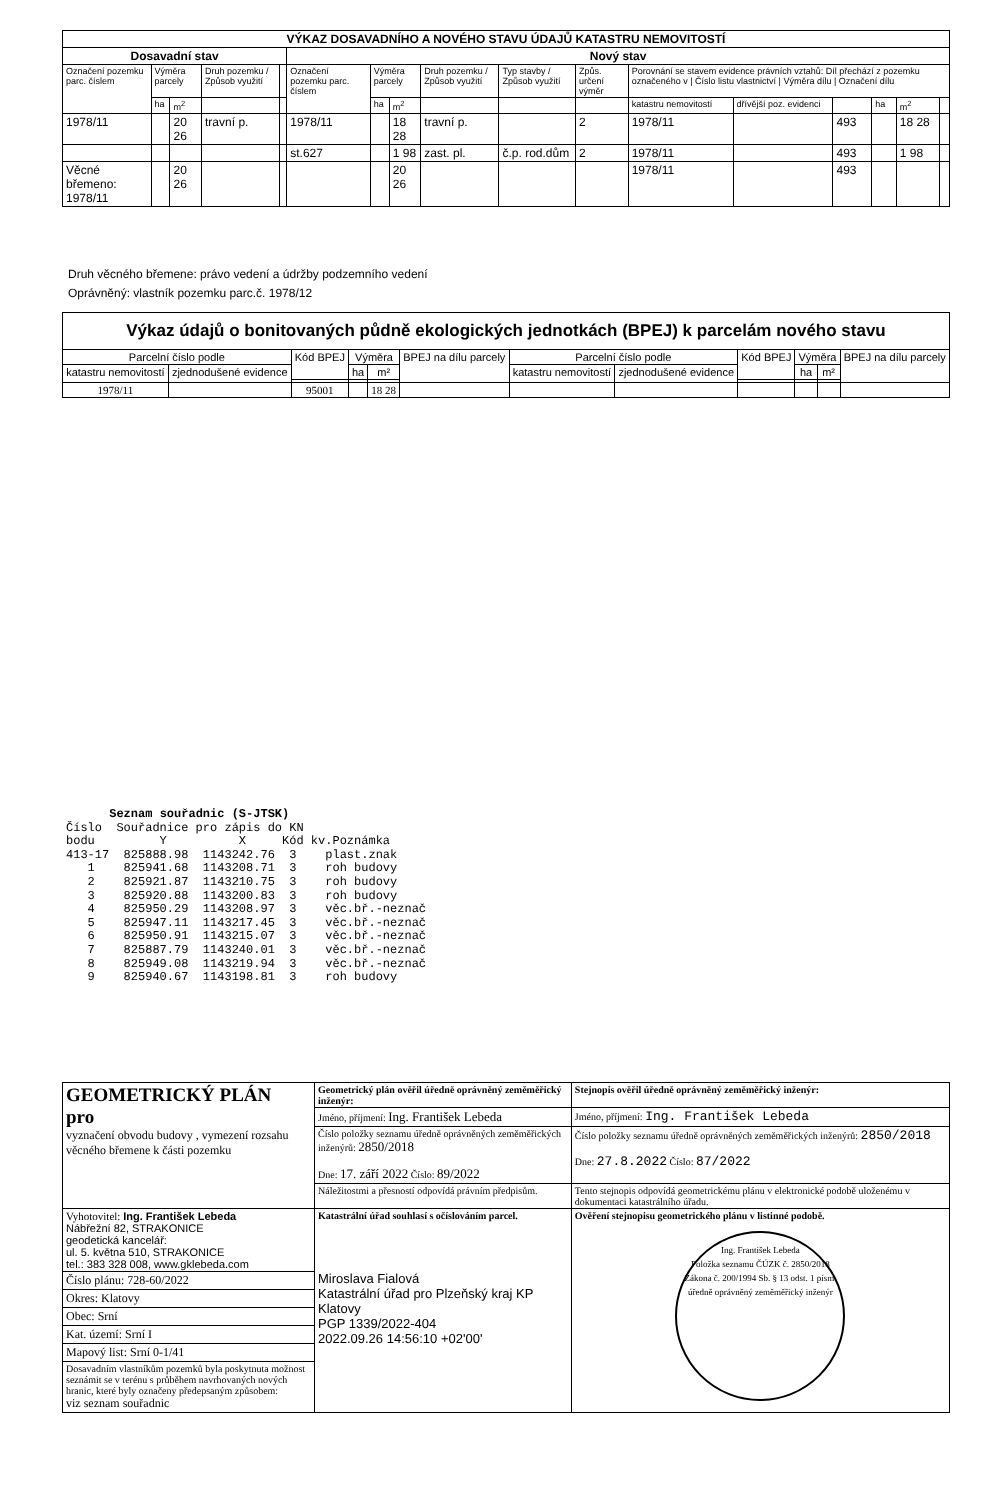| VÝKAZ DOSAVADNÍHO A NOVÉHO STAVU ÚDAJŮ KATASTRU NEMOVITOSTÍ | | | | | | | | | | | | | | | | |
| --- | --- | --- | --- | --- | --- | --- | --- | --- | --- | --- | --- | --- | --- | --- | --- | --- |
| Dosavadní stav | | | | | Nový stav | | | | | | | | | | | |
| Označení pozemku parc. číslem | Výměra parcely | | Druh pozemku / Způsob využití | | Označení pozemku parc. číslem | Výměra parcely | | Druh pozemku / Způsob využití | Typ stavby / Způsob využití | Způs. určení výměr | Porovnání se stavem evidence právních vztahů: Díl přechází z pozemku označeného v / Číslo listu vlastnictví / Výměra dílu / Označení dílu | | | | | |
| | ha | m<sup>2</sup> | | | | ha | m<sup>2</sup> | | | | katastru nemovitostí | dřívější poz. evidenci | | ha | m<sup>2</sup> | |
| 1978/11 | | 20 26 | travní p. | | 1978/11 | | 18 28 | travní p. | | 2 | 1978/11 | | 493 | | 18 28 | |
| | | | | | st.627 | | 1 98 | zast. pl. | č.p. rod.dům | 2 | 1978/11 | | 493 | | 1 98 | |
| Věcné břemeno: 1978/11 | | 20 26 | | | | | 20 26 | | | | 1978/11 | | 493 | | | |
Druh věcného břemene: právo vedení a údržby podzemního vedení
Oprávněný: vlastník pozemku parc.č. 1978/12
| Výkaz údajů o bonitovaných půdně ekologických jednotkách (BPEJ) k parcelám nového stavu | | | | | | | | | | | | |
| --- | --- | --- | --- | --- | --- | --- | --- | --- | --- | --- | --- | --- |
| Parcelní číslo podle | | Kód BPEJ | Výměra | | BPEJ na dílu parcely | Parcelní číslo podle | | Kód BPEJ | Výměra | | BPEJ na dílu parcely | |
| katastru nemovitostí | zjednodušené evidence | | ha | m² | | katastru nemovitostí | zjednodušené evidence | | ha | m² | | |
| 1978/11 | | 95001 | | 18 28 | | | | | | | | |
      Seznam souřadnic (S-JTSK)
Číslo  Souřadnice pro zápis do KN
bodu         Y          X     Kód kv.Poznámka
413-17  825888.98  1143242.76  3    plast.znak
   1    825941.68  1143208.71  3    roh budovy
   2    825921.87  1143210.75  3    roh budovy
   3    825920.88  1143200.83  3    roh budovy
   4    825950.29  1143208.97  3    věc.bř.-neznač
   5    825947.11  1143217.45  3    věc.bř.-neznač
   6    825950.91  1143215.07  3    věc.bř.-neznač
   7    825887.79  1143240.01  3    věc.bř.-neznač
   8    825949.08  1143219.94  3    věc.bř.-neznač
   9    825940.67  1143198.81  3    roh budovy
| GEOMETRICKÝ PLÁN pro vyznačení obvodu budovy , vymezení rozsahu věcného břemene k části pozemku | Geometrický plán ověřil úředně oprávněný zeměměřický inženýr: | Stejnopis ověřil úředně oprávněný zeměměřický inženýr: |
| | Jméno, příjmení: Ing. František Lebeda | Jméno, příjmení: Ing. František Lebeda |
| | Číslo položky seznamu úředně oprávněných zeměměřických inženýrů: 2850/2018 Dne: 17. září 2022 Číslo: 89/2022 | Číslo položky seznamu úředně oprávněných zeměměřických inženýrů: 2850/2018 Dne: 27.8.2022 Číslo: 87/2022 |
| | Náležitostmi a přesností odpovídá právním předpisům. | Tento stejnopis odpovídá geometrickému plánu v elektronické podobě uloženému v dokumentaci katastrálního úřadu. |
| Vyhotovitel: Ing. František Lebeda Nábřežní 82, STRAKONICE geodetická kancelář: ul. 5. května 510, STRAKONICE tel.: 383 328 008, www.gklebeda.com | Katastrální úřad souhlasí s očíslováním parcel. Miroslava Fialová Katastrální úřad pro Plzeňský kraj KP Klatovy PGP 1339/2022-404 2022.09.26 14:56:10 +02'00' | Ověření stejnopisu geometrického plánu v listinné podobě. Ing. František Lebeda Položka seznamu ČÚZK č. 2850/2018 Zákona č. 200/1994 Sb. § 13 odst. 1 písm. úředně oprávněný zeměměřický inženýr |
| Číslo plánu: 728-60/2022 | | |
| Okres: Klatovy | | |
| Obec: Srní | | |
| Kat. území: Srní I | | |
| Mapový list: Srní 0-1/41 | | |
| Dosavadním vlastníkům pozemků byla poskytnuta možnost seznámit se v terénu s průběhem navrhovaných nových hranic, které byly označeny předepsaným způsobem: viz seznam souřadnic | | |